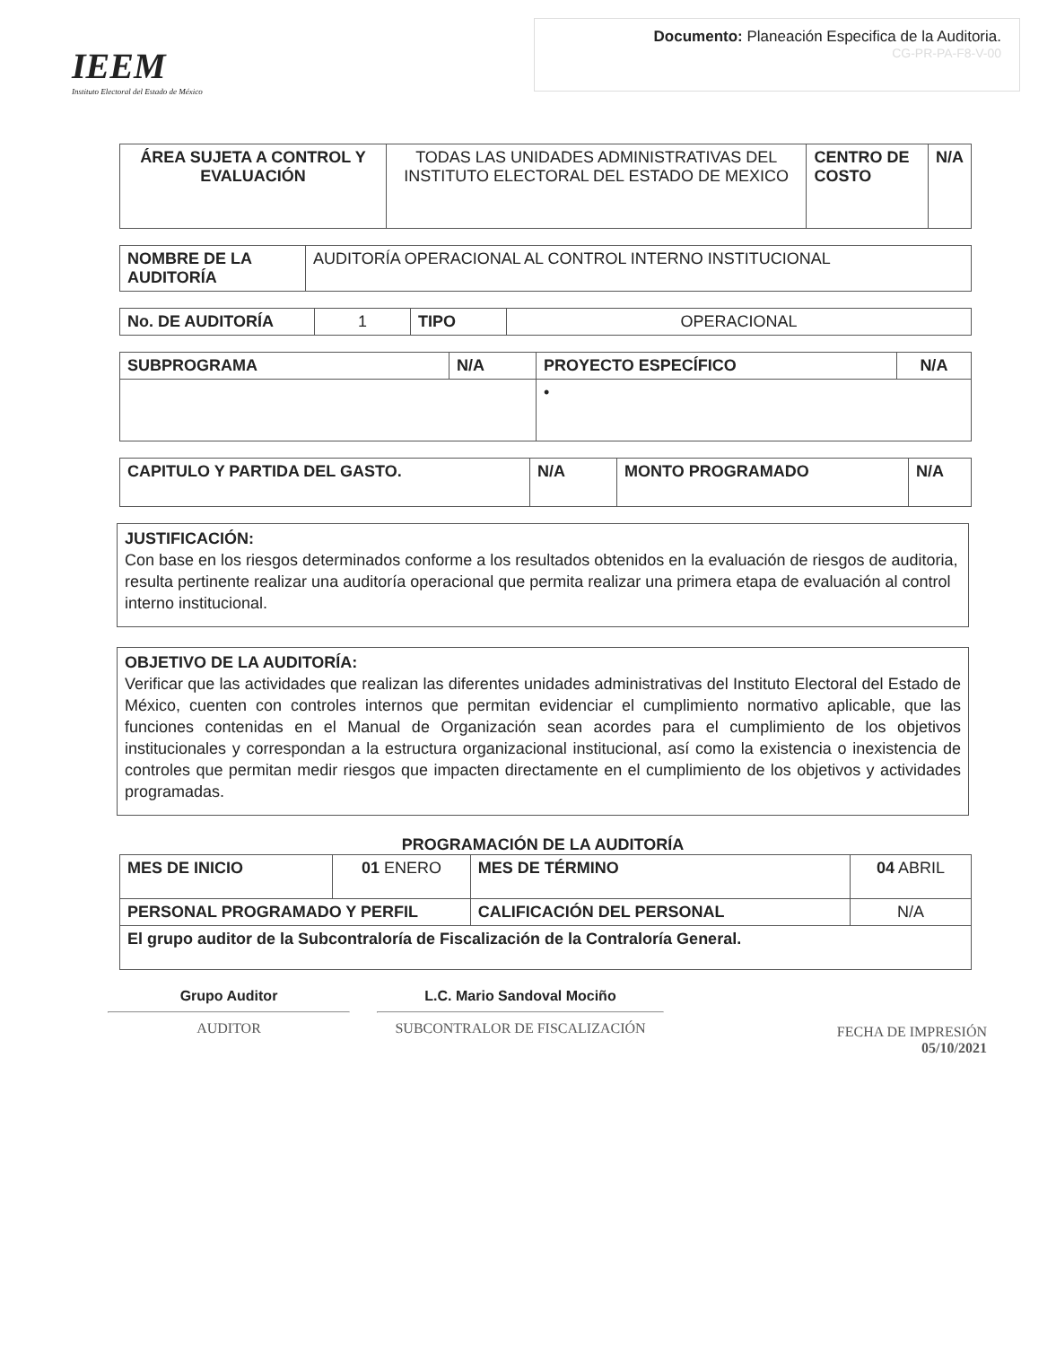IEEM
Instituto Electoral del Estado de México
Documento: Planeación Especifica de la Auditoria.
CG-PR-PA-F8-V-00
| ÁREA SUJETA A CONTROL Y EVALUACIÓN | TODAS LAS UNIDADES ADMINISTRATIVAS DEL INSTITUTO ELECTORAL DEL ESTADO DE MEXICO | CENTRO DE COSTO | N/A |
| NOMBRE DE LA AUDITORÍA | AUDITORÍA OPERACIONAL AL CONTROL INTERNO INSTITUCIONAL |
| No. DE AUDITORÍA | 1 | TIPO | OPERACIONAL |
| SUBPROGRAMA | N/A | PROYECTO ESPECÍFICO | N/A |
| | | • | |
| CAPITULO Y PARTIDA DEL GASTO. | N/A | MONTO PROGRAMADO | N/A |
JUSTIFICACIÓN:
Con base en los riesgos determinados conforme a los resultados obtenidos en la evaluación de riesgos de auditoria, resulta pertinente realizar una auditoría operacional que permita realizar una primera etapa de evaluación al control interno institucional.
OBJETIVO DE LA AUDITORÍA:
Verificar que las actividades que realizan las diferentes unidades administrativas del Instituto Electoral del Estado de México, cuenten con controles internos que permitan evidenciar el cumplimiento normativo aplicable, que las funciones contenidas en el Manual de Organización sean acordes para el cumplimiento de los objetivos institucionales y correspondan a la estructura organizacional institucional, así como la existencia o inexistencia de controles que permitan medir riesgos que impacten directamente en el cumplimiento de los objetivos y actividades programadas.
PROGRAMACIÓN DE LA AUDITORÍA
| MES DE INICIO | 01 ENERO | MES DE TÉRMINO | 04 ABRIL |
| PERSONAL PROGRAMADO Y PERFIL | | CALIFICACIÓN DEL PERSONAL | N/A |
| El grupo auditor de la Subcontraloría de Fiscalización de la Contraloría General. | | | |
Grupo Auditor
AUDITOR
L.C. Mario Sandoval Mociño
SUBCONTRALOR DE FISCALIZACIÓN
FECHA DE IMPRESIÓN
05/10/2021